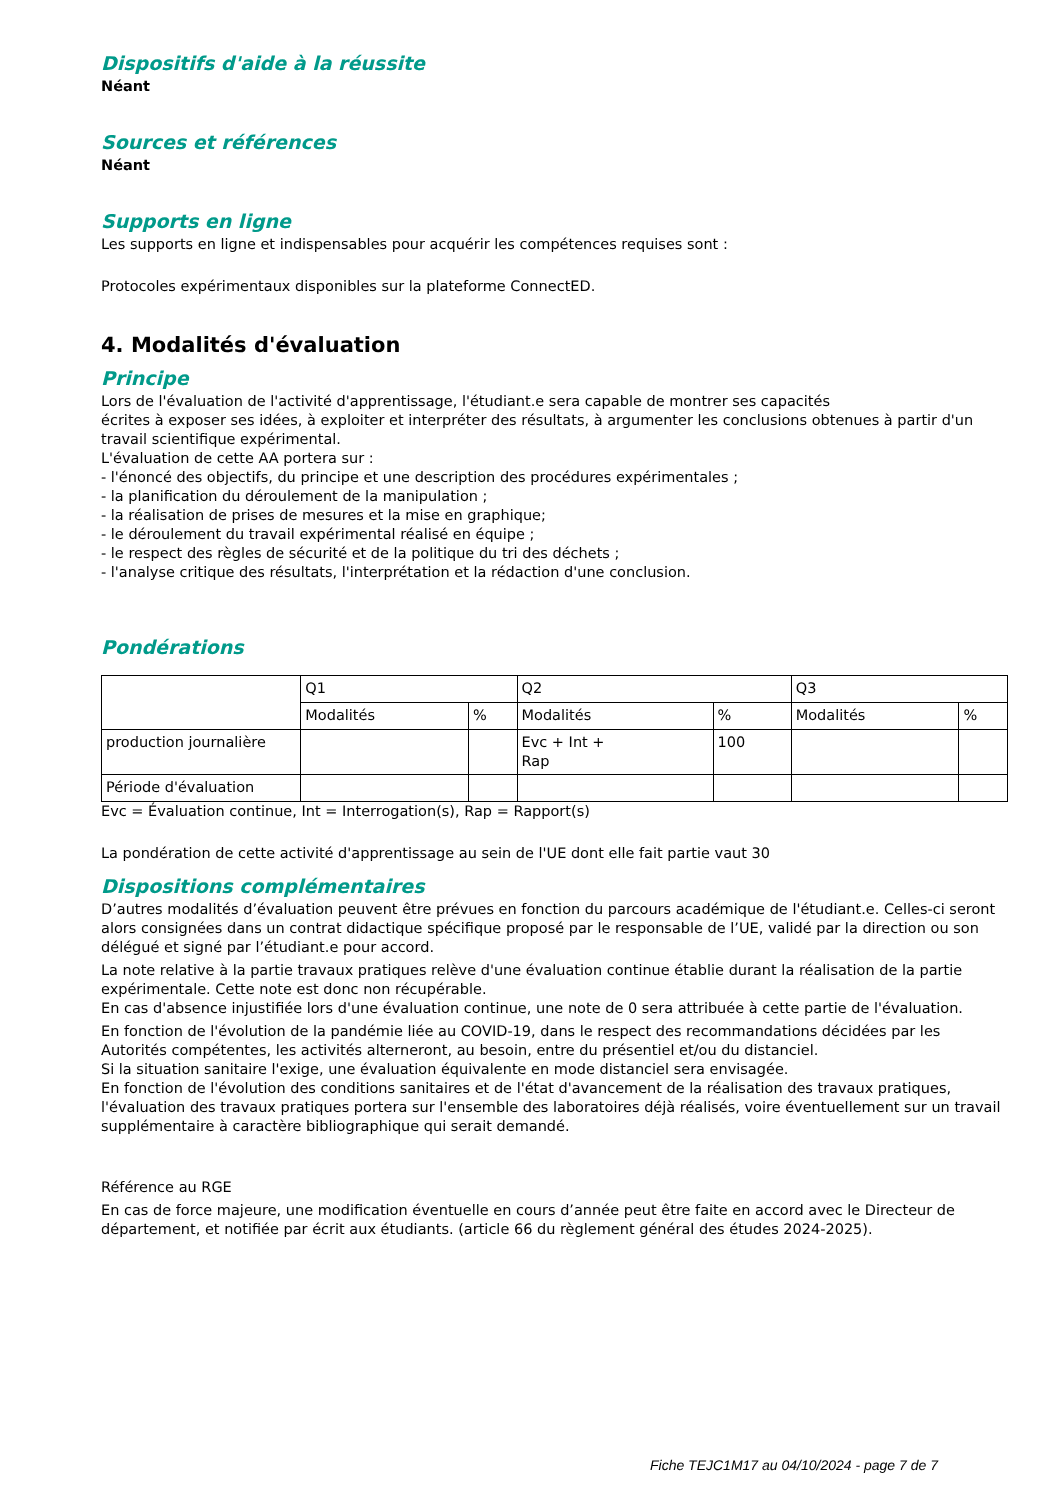Dispositifs d'aide à la réussite
Néant
Sources et références
Néant
Supports en ligne
Les supports en ligne et indispensables pour acquérir les compétences requises sont :
Protocoles expérimentaux disponibles sur la plateforme ConnectED.
4. Modalités d'évaluation
Principe
Lors de l'évaluation de l'activité d'apprentissage, l'étudiant.e sera capable de montrer ses capacités
écrites à exposer ses idées, à exploiter et interpréter des résultats, à argumenter les conclusions obtenues à partir d'un travail scientifique expérimental.
L'évaluation de cette AA portera sur :
- l'énoncé des objectifs, du principe et une description des procédures expérimentales ;
- la planification du déroulement de la manipulation ;
- la réalisation de prises de mesures et la mise en graphique;
- le déroulement du travail expérimental réalisé en équipe ;
- le respect des règles de sécurité et de la politique du tri des déchets ;
- l'analyse critique des résultats, l'interprétation et la rédaction d'une conclusion.
Pondérations
| | Q1 | | Q2 | | Q3 | |
| | Modalités | % | Modalités | % | Modalités | % |
| production journalière | | | Evc + Int + Rap | 100 | | |
| Période d'évaluation | | | | | | |
Evc = Évaluation continue, Int = Interrogation(s), Rap = Rapport(s)
La pondération de cette activité d'apprentissage au sein de l'UE dont elle fait partie vaut 30
Dispositions complémentaires
D’autres modalités d’évaluation peuvent être prévues en fonction du parcours académique de l'étudiant.e. Celles-ci seront alors consignées dans un contrat didactique spécifique proposé par le responsable de l’UE, validé par la direction ou son délégué et signé par l’étudiant.e pour accord.
La note relative à la partie travaux pratiques relève d'une évaluation continue établie durant la réalisation de la partie expérimentale. Cette note est donc non récupérable.
En cas d'absence injustifiée lors d'une évaluation continue, une note de 0 sera attribuée à cette partie de l'évaluation.
En fonction de l'évolution de la pandémie liée au COVID-19, dans le respect des recommandations décidées par les Autorités compétentes, les activités alterneront, au besoin, entre du présentiel et/ou du distanciel.
Si la situation sanitaire l'exige, une évaluation équivalente en mode distanciel sera envisagée.
En fonction de l'évolution des conditions sanitaires et de l'état d'avancement de la réalisation des travaux pratiques, l'évaluation des travaux pratiques portera sur l'ensemble des laboratoires déjà réalisés, voire éventuellement sur un travail supplémentaire à caractère bibliographique qui serait demandé.
Référence au RGE
En cas de force majeure, une modification éventuelle en cours d’année peut être faite en accord avec le Directeur de département, et notifiée par écrit aux étudiants. (article 66 du règlement général des études 2024-2025).
Fiche TEJC1M17 au 04/10/2024 - page 7 de 7